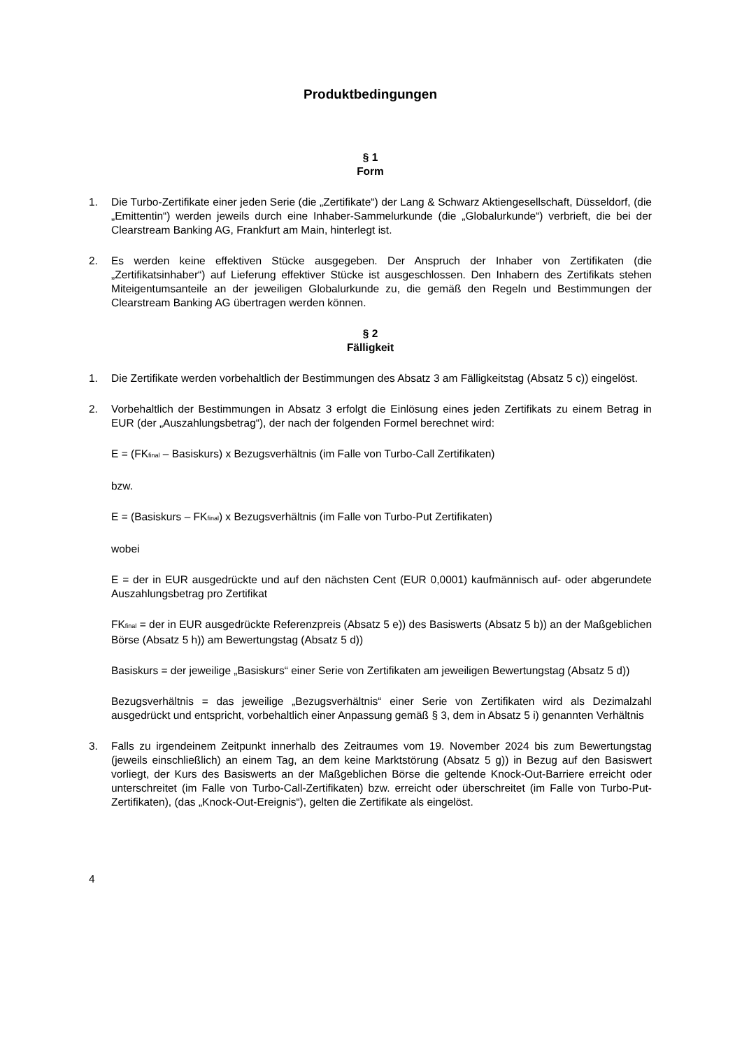Produktbedingungen
§ 1
Form
1. Die Turbo-Zertifikate einer jeden Serie (die „Zertifikate“) der Lang & Schwarz Aktiengesellschaft, Düsseldorf, (die „Emittentin“) werden jeweils durch eine Inhaber-Sammelurkunde (die „Globalurkunde“) verbrieft, die bei der Clearstream Banking AG, Frankfurt am Main, hinterlegt ist.
2. Es werden keine effektiven Stücke ausgegeben. Der Anspruch der Inhaber von Zertifikaten (die „Zertifikatsinhaber“) auf Lieferung effektiver Stücke ist ausgeschlossen. Den Inhabern des Zertifikats stehen Miteigentumsanteile an der jeweiligen Globalurkunde zu, die gemäß den Regeln und Bestimmungen der Clearstream Banking AG übertragen werden können.
§ 2
Fälligkeit
1. Die Zertifikate werden vorbehaltlich der Bestimmungen des Absatz 3 am Fälligkeitstag (Absatz 5 c)) eingelöst.
2. Vorbehaltlich der Bestimmungen in Absatz 3 erfolgt die Einlösung eines jeden Zertifikats zu einem Betrag in EUR (der „Auszahlungsbetrag“), der nach der folgenden Formel berechnet wird:
E = (FK<sub>final</sub> – Basiskurs) x Bezugsverhältnis (im Falle von Turbo-Call Zertifikaten)
bzw.
E = (Basiskurs – FK<sub>final</sub>) x Bezugsverhältnis (im Falle von Turbo-Put Zertifikaten)
wobei
E = der in EUR ausgedrückte und auf den nächsten Cent (EUR 0,0001) kaufmännisch auf- oder abgerundete Auszahlungsbetrag pro Zertifikat
FK<sub>final</sub> = der in EUR ausgedrückte Referenzpreis (Absatz 5 e)) des Basiswerts (Absatz 5 b)) an der Maßgeblichen Börse (Absatz 5 h)) am Bewertungstag (Absatz 5 d))
Basiskurs = der jeweilige „Basiskurs“ einer Serie von Zertifikaten am jeweiligen Bewertungstag (Absatz 5 d))
Bezugsverhältnis = das jeweilige „Bezugsverhältnis“ einer Serie von Zertifikaten wird als Dezimalzahl ausgedrückt und entspricht, vorbehaltlich einer Anpassung gemäß § 3, dem in Absatz 5 i) genannten Verhältnis
3. Falls zu irgendeinem Zeitpunkt innerhalb des Zeitraumes vom 19. November 2024 bis zum Bewertungstag (jeweils einschließlich) an einem Tag, an dem keine Marktstörung (Absatz 5 g)) in Bezug auf den Basiswert vorliegt, der Kurs des Basiswerts an der Maßgeblichen Börse die geltende Knock-Out-Barriere erreicht oder unterschreitet (im Falle von Turbo-Call-Zertifikaten) bzw. erreicht oder überschreitet (im Falle von Turbo-Put-Zertifikaten), (das „Knock-Out-Ereignis“), gelten die Zertifikate als eingelöst.
4